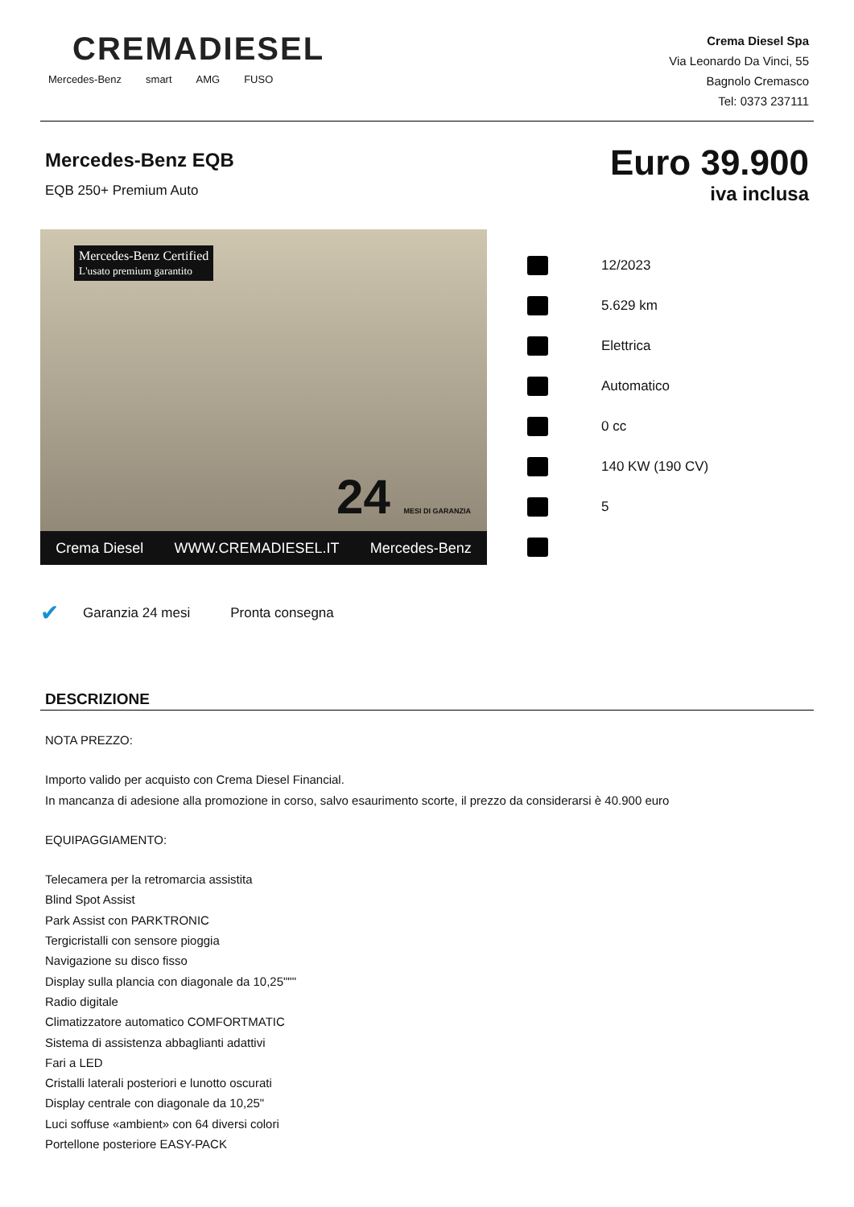CREMADIESEL
Mercedes-Benz smart AMG FUSO
Crema Diesel Spa
Via Leonardo Da Vinci, 55
Bagnolo Cremasco
Tel: 0373 237111
Mercedes-Benz EQB
EQB 250+ Premium Auto
Euro 39.900
iva inclusa
Mercedes-Benz Certified
L'usato premium garantito
24 MESI DI GARANZIA
Crema Diesel WWW.CREMADIESEL.IT Mercedes-Benz
12/2023
5.629 km
Elettrica
Automatico
0 cc
140 KW (190 CV)
5
✔ Garanzia 24 mesi Pronta consegna
DESCRIZIONE
NOTA PREZZO:
Importo valido per acquisto con Crema Diesel Financial.
In mancanza di adesione alla promozione in corso, salvo esaurimento scorte, il prezzo da considerarsi è 40.900 euro
EQUIPAGGIAMENTO:
Telecamera per la retromarcia assistita
Blind Spot Assist
Park Assist con PARKTRONIC
Tergicristalli con sensore pioggia
Navigazione su disco fisso
Display sulla plancia con diagonale da 10,25"""
Radio digitale
Climatizzatore automatico COMFORTMATIC
Sistema di assistenza abbaglianti adattivi
Fari a LED
Cristalli laterali posteriori e lunotto oscurati
Display centrale con diagonale da 10,25"
Luci soffuse «ambient» con 64 diversi colori
Portellone posteriore EASY-PACK